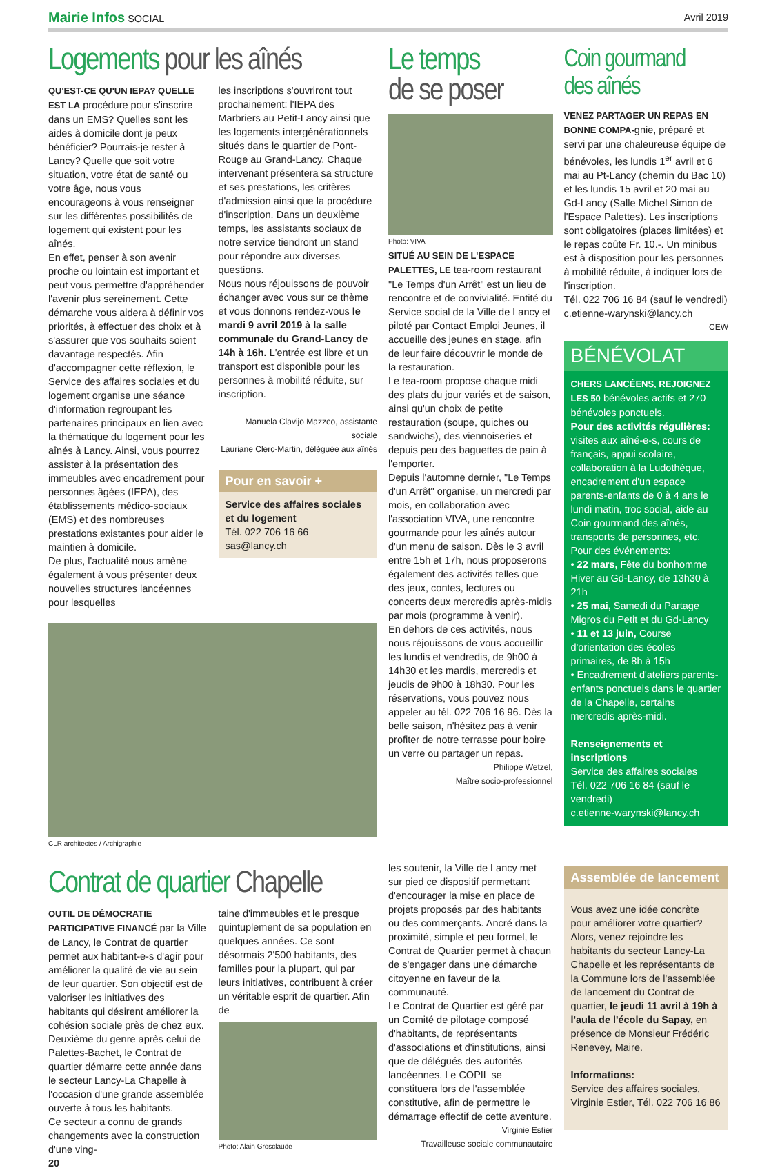Mairie Infos SOCIAL Avril 2019
Logements pour les aînés
QU'EST-CE QU'UN IEPA? QUELLE EST LA procédure pour s'inscrire dans un EMS? Quelles sont les aides à domicile dont je peux bénéficier? Pourrais-je rester à Lancy? Quelle que soit votre situation, votre état de santé ou votre âge, nous vous encourageons à vous renseigner sur les différentes possibilités de logement qui existent pour les aînés.
En effet, penser à son avenir proche ou lointain est important et peut vous permettre d'appréhender l'avenir plus sereinement. Cette démarche vous aidera à définir vos priorités, à effectuer des choix et à s'assurer que vos souhaits soient davantage respectés. Afin d'accompagner cette réflexion, le Service des affaires sociales et du logement organise une séance d'information regroupant les partenaires principaux en lien avec la thématique du logement pour les aînés à Lancy. Ainsi, vous pourrez assister à la présentation des immeubles avec encadrement pour personnes âgées (IEPA), des établissements médico-sociaux (EMS) et des nombreuses prestations existantes pour aider le maintien à domicile.
De plus, l'actualité nous amène également à vous présenter deux nouvelles structures lancéennes pour lesquelles
les inscriptions s'ouvriront tout prochainement: l'IEPA des Marbriers au Petit-Lancy ainsi que les logements intergénérationnels situés dans le quartier de Pont-Rouge au Grand-Lancy. Chaque intervenant présentera sa structure et ses prestations, les critères d'admission ainsi que la procédure d'inscription. Dans un deuxième temps, les assistants sociaux de notre service tiendront un stand pour répondre aux diverses questions.
Nous nous réjouissons de pouvoir échanger avec vous sur ce thème et vous donnons rendez-vous le mardi 9 avril 2019 à la salle communale du Grand-Lancy de 14h à 16h. L'entrée est libre et un transport est disponible pour les personnes à mobilité réduite, sur inscription.
Manuela Clavijo Mazzeo, assistante sociale
Lauriane Clerc-Martin, déléguée aux aînés
Pour en savoir +
Service des affaires sociales et du logement
Tél. 022 706 16 66
sas@lancy.ch
CLR architectes / Archigraphie
Le temps
de se poser
Photo: VIVA
SITUÉ AU SEIN DE L'ESPACE PALETTES, LE tea-room restaurant "Le Temps d'un Arrêt" est un lieu de rencontre et de convivialité. Entité du Service social de la Ville de Lancy et piloté par Contact Emploi Jeunes, il accueille des jeunes en stage, afin de leur faire découvrir le monde de la restauration.
Le tea-room propose chaque midi des plats du jour variés et de saison, ainsi qu'un choix de petite restauration (soupe, quiches ou sandwichs), des viennoiseries et depuis peu des baguettes de pain à l'emporter.
Depuis l'automne dernier, "Le Temps d'un Arrêt" organise, un mercredi par mois, en collaboration avec l'association VIVA, une rencontre gourmande pour les aînés autour d'un menu de saison. Dès le 3 avril entre 15h et 17h, nous proposerons également des activités telles que des jeux, contes, lectures ou concerts deux mercredis après-midis par mois (programme à venir).
En dehors de ces activités, nous nous réjouissons de vous accueillir les lundis et vendredis, de 9h00 à 14h30 et les mardis, mercredis et jeudis de 9h00 à 18h30. Pour les réservations, vous pouvez nous appeler au tél. 022 706 16 96. Dès la belle saison, n'hésitez pas à venir profiter de notre terrasse pour boire un verre ou partager un repas.
Philippe Wetzel,
Maître socio-professionnel
Coin gourmand
des aînés
VENEZ PARTAGER UN REPAS EN BONNE COMPA-gnie, préparé et servi par une chaleureuse équipe de bénévoles, les lundis 1<sup>er</sup> avril et 6 mai au Pt-Lancy (chemin du Bac 10) et les lundis 15 avril et 20 mai au Gd-Lancy (Salle Michel Simon de l'Espace Palettes). Les inscriptions sont obligatoires (places limitées) et le repas coûte Fr. 10.-. Un minibus est à disposition pour les personnes à mobilité réduite, à indiquer lors de l'inscription.
Tél. 022 706 16 84 (sauf le vendredi)
c.etienne-warynski@lancy.ch
CEW
BÉNÉVOLAT
CHERS LANCÉENS, REJOIGNEZ LES 50 bénévoles actifs et 270 bénévoles ponctuels.
Pour des activités régulières: visites aux aîné-e-s, cours de français, appui scolaire, collaboration à la Ludothèque, encadrement d'un espace parents-enfants de 0 à 4 ans le lundi matin, troc social, aide au Coin gourmand des aînés, transports de personnes, etc.
Pour des événements:
• 22 mars, Fête du bonhomme Hiver au Gd-Lancy, de 13h30 à 21h
• 25 mai, Samedi du Partage Migros du Petit et du Gd-Lancy
• 11 et 13 juin, Course d'orientation des écoles primaires, de 8h à 15h
• Encadrement d'ateliers parents-enfants ponctuels dans le quartier de la Chapelle, certains mercredis après-midi.
Renseignements et inscriptions
Service des affaires sociales
Tél. 022 706 16 84 (sauf le vendredi)
c.etienne-warynski@lancy.ch
Contrat de quartier Chapelle
OUTIL DE DÉMOCRATIE PARTICIPATIVE FINANCÉ par la Ville de Lancy, le Contrat de quartier permet aux habitant-e-s d'agir pour améliorer la qualité de vie au sein de leur quartier. Son objectif est de valoriser les initiatives des habitants qui désirent améliorer la cohésion sociale près de chez eux. Deuxième du genre après celui de Palettes-Bachet, le Contrat de quartier démarre cette année dans le secteur Lancy-La Chapelle à l'occasion d'une grande assemblée ouverte à tous les habitants.
Ce secteur a connu de grands changements avec la construction d'une ving-
20
taine d'immeubles et le presque quintuplement de sa population en quelques années. Ce sont désormais 2'500 habitants, des familles pour la plupart, qui par leurs initiatives, contribuent à créer un véritable esprit de quartier. Afin de
Photo: Alain Grosclaude
les soutenir, la Ville de Lancy met sur pied ce dispositif permettant d'encourager la mise en place de projets proposés par des habitants ou des commerçants. Ancré dans la proximité, simple et peu formel, le Contrat de Quartier permet à chacun de s'engager dans une démarche citoyenne en faveur de la communauté.
Le Contrat de Quartier est géré par un Comité de pilotage composé d'habitants, de représentants d'associations et d'institutions, ainsi que de délégués des autorités lancéennes. Le COPIL se constituera lors de l'assemblée constitutive, afin de permettre le démarrage effectif de cette aventure.
Virginie Estier
Travailleuse sociale communautaire
Assemblée de lancement
Vous avez une idée concrète pour améliorer votre quartier?
Alors, venez rejoindre les habitants du secteur Lancy-La Chapelle et les représentants de la Commune lors de l'assemblée de lancement du Contrat de quartier, le jeudi 11 avril à 19h à l'aula de l'école du Sapay, en présence de Monsieur Frédéric Renevey, Maire.
Informations:
Service des affaires sociales, Virginie Estier, Tél. 022 706 16 86